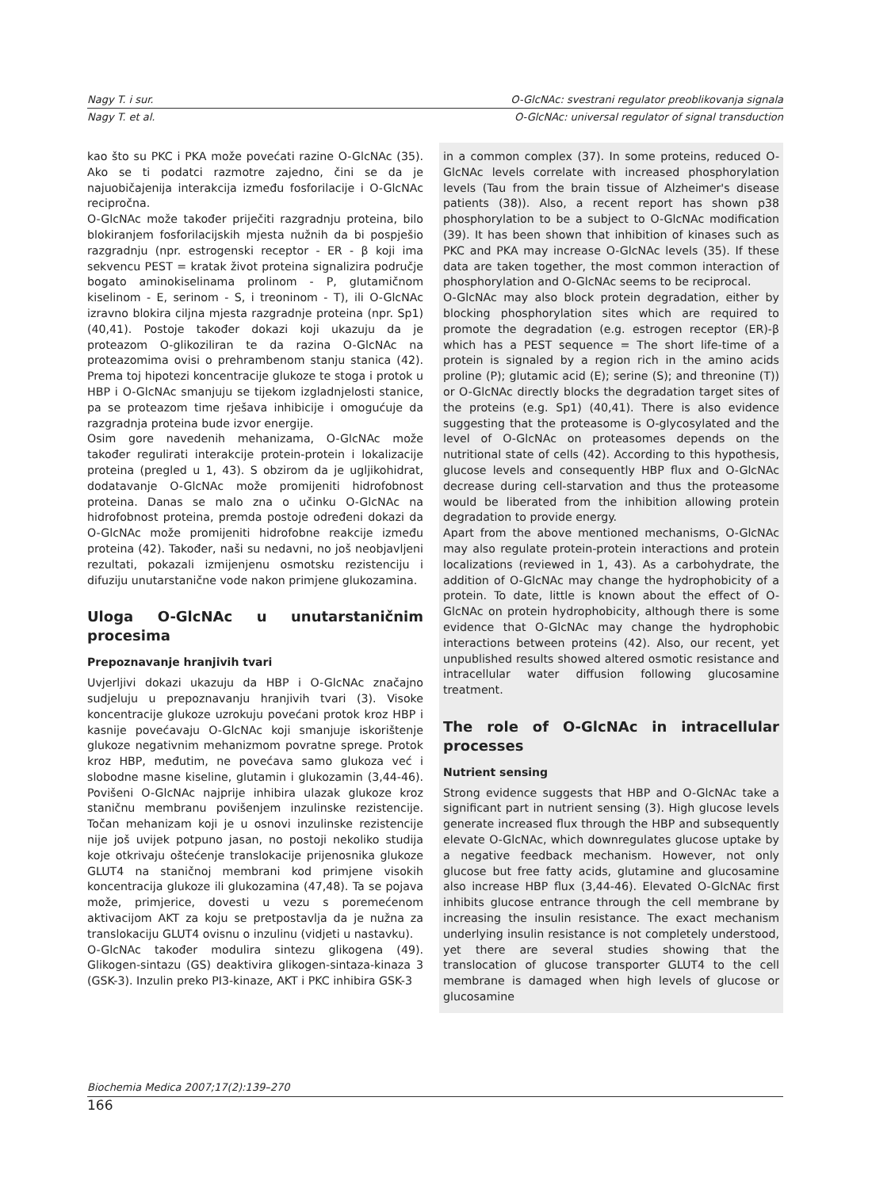Nagy T. i sur. O-GlcNAc: svestrani regulator preoblikovanja signala
Nagy T. et al. O-GlcNAc: universal regulator of signal transduction
kao što su PKC i PKA može povećati razine O-GlcNAc (35). Ako se ti podatci razmotre zajedno, čini se da je najuobičajenija interakcija između fosforilacije i O-GlcNAc recipročna.
O-GlcNAc može također priječiti razgradnju proteina, bilo blokiranjem fosforilacijskih mjesta nužnih da bi pospješio razgradnju (npr. estrogenski receptor - ER - β koji ima sekvencu PEST = kratak život proteina signalizira područje bogato aminokiselinama prolinom - P, glutamičnom kiselinom - E, serinom - S, i treoninom - T), ili O-GlcNAc izravno blokira ciljna mjesta razgradnje proteina (npr. Sp1) (40,41). Postoje također dokazi koji ukazuju da je proteazom O-glikoziliran te da razina O-GlcNAc na proteazomima ovisi o prehrambenom stanju stanica (42). Prema toj hipotezi koncentracije glukoze te stoga i protok u HBP i O-GlcNAc smanjuju se tijekom izgladnjelosti stanice, pa se proteazom time rješava inhibicije i omogućuje da razgradnja proteina bude izvor energije.
Osim gore navedenih mehanizama, O-GlcNAc može također regulirati interakcije protein-protein i lokalizacije proteina (pregled u 1, 43). S obzirom da je ugljikohidrat, dodatavanje O-GlcNAc može promijeniti hidrofobnost proteina. Danas se malo zna o učinku O-GlcNAc na hidrofobnost proteina, premda postoje određeni dokazi da O-GlcNAc može promijeniti hidrofobne reakcije između proteina (42). Također, naši su nedavni, no još neobjavljeni rezultati, pokazali izmijenjenu osmotsku rezistenciju i difuziju unutarstanične vode nakon primjene glukozamina.
Uloga O-GlcNAc u unutarstaničnim procesima
Prepoznavanje hranjivih tvari
Uvjerljivi dokazi ukazuju da HBP i O-GlcNAc značajno sudjeluju u prepoznavanju hranjivih tvari (3). Visoke koncentracije glukoze uzrokuju povećani protok kroz HBP i kasnije povećavaju O-GlcNAc koji smanjuje iskorištenje glukoze negativnim mehanizmom povratne sprege. Protok kroz HBP, međutim, ne povećava samo glukoza već i slobodne masne kiseline, glutamin i glukozamin (3,44-46). Povišeni O-GlcNAc najprije inhibira ulazak glukoze kroz staničnu membranu povišenjem inzulinske rezistencije. Točan mehanizam koji je u osnovi inzulinske rezistencije nije još uvijek potpuno jasan, no postoji nekoliko studija koje otkrivaju oštećenje translokacije prijenosnika glukoze GLUT4 na staničnoj membrani kod primjene visokih koncentracija glukoze ili glukozamina (47,48). Ta se pojava može, primjerice, dovesti u vezu s poremećenom aktivacijom AKT za koju se pretpostavlja da je nužna za translokaciju GLUT4 ovisnu o inzulinu (vidjeti u nastavku).
O-GlcNAc također modulira sintezu glikogena (49). Glikogen-sintazu (GS) deaktivira glikogen-sintaza-kinaza 3 (GSK-3). Inzulin preko PI3-kinaze, AKT i PKC inhibira GSK-3
in a common complex (37). In some proteins, reduced O-GlcNAc levels correlate with increased phosphorylation levels (Tau from the brain tissue of Alzheimer's disease patients (38)). Also, a recent report has shown p38 phosphorylation to be a subject to O-GlcNAc modification (39). It has been shown that inhibition of kinases such as PKC and PKA may increase O-GlcNAc levels (35). If these data are taken together, the most common interaction of phosphorylation and O-GlcNAc seems to be reciprocal.
O-GlcNAc may also block protein degradation, either by blocking phosphorylation sites which are required to promote the degradation (e.g. estrogen receptor (ER)-β which has a PEST sequence = The short life-time of a protein is signaled by a region rich in the amino acids proline (P); glutamic acid (E); serine (S); and threonine (T)) or O-GlcNAc directly blocks the degradation target sites of the proteins (e.g. Sp1) (40,41). There is also evidence suggesting that the proteasome is O-glycosylated and the level of O-GlcNAc on proteasomes depends on the nutritional state of cells (42). According to this hypothesis, glucose levels and consequently HBP flux and O-GlcNAc decrease during cell-starvation and thus the proteasome would be liberated from the inhibition allowing protein degradation to provide energy.
Apart from the above mentioned mechanisms, O-GlcNAc may also regulate protein-protein interactions and protein localizations (reviewed in 1, 43). As a carbohydrate, the addition of O-GlcNAc may change the hydrophobicity of a protein. To date, little is known about the effect of O-GlcNAc on protein hydrophobicity, although there is some evidence that O-GlcNAc may change the hydrophobic interactions between proteins (42). Also, our recent, yet unpublished results showed altered osmotic resistance and intracellular water diffusion following glucosamine treatment.
The role of O-GlcNAc in intracellular processes
Nutrient sensing
Strong evidence suggests that HBP and O-GlcNAc take a significant part in nutrient sensing (3). High glucose levels generate increased flux through the HBP and subsequently elevate O-GlcNAc, which downregulates glucose uptake by a negative feedback mechanism. However, not only glucose but free fatty acids, glutamine and glucosamine also increase HBP flux (3,44-46). Elevated O-GlcNAc first inhibits glucose entrance through the cell membrane by increasing the insulin resistance. The exact mechanism underlying insulin resistance is not completely understood, yet there are several studies showing that the translocation of glucose transporter GLUT4 to the cell membrane is damaged when high levels of glucose or glucosamine
Biochemia Medica 2007;17(2):139–270
166